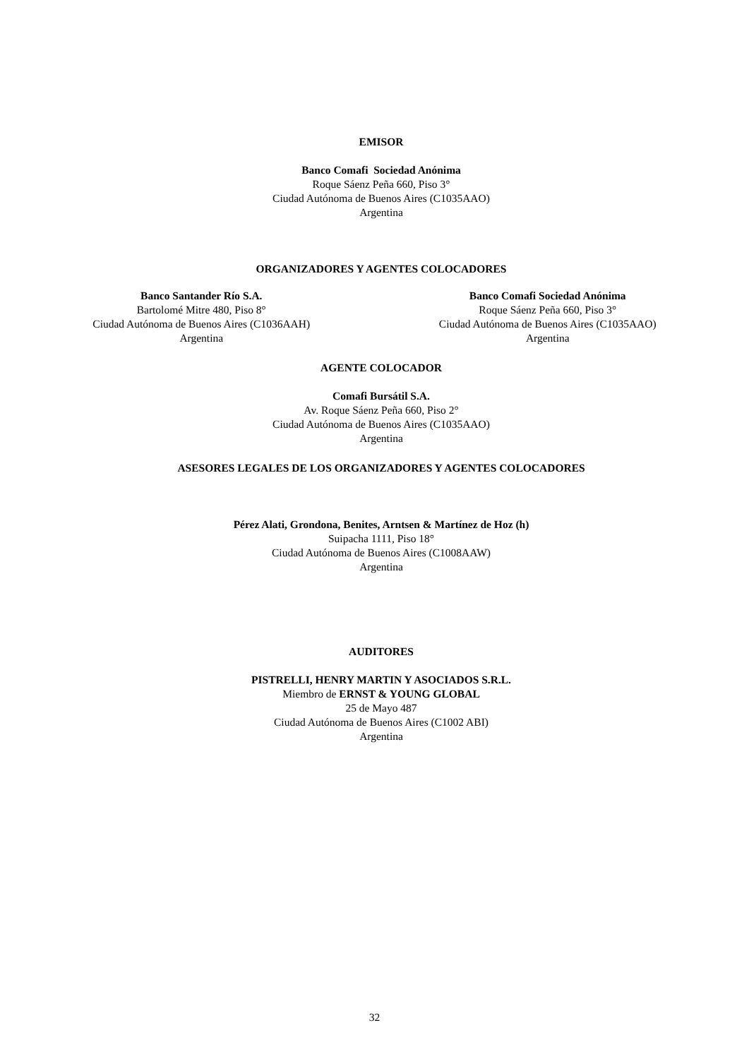EMISOR
Banco Comafi Sociedad Anónima
Roque Sáenz Peña 660, Piso 3°
Ciudad Autónoma de Buenos Aires (C1035AAO)
Argentina
ORGANIZADORES Y AGENTES COLOCADORES
Banco Santander Río S.A.
Bartolomé Mitre 480, Piso 8°
Ciudad Autónoma de Buenos Aires (C1036AAH)
Argentina
Banco Comafi Sociedad Anónima
Roque Sáenz Peña 660, Piso 3°
Ciudad Autónoma de Buenos Aires (C1035AAO)
Argentina
AGENTE COLOCADOR
Comafi Bursátil S.A.
Av. Roque Sáenz Peña 660, Piso 2°
Ciudad Autónoma de Buenos Aires (C1035AAO)
Argentina
ASESORES LEGALES DE LOS ORGANIZADORES Y AGENTES COLOCADORES
Pérez Alati, Grondona, Benites, Arntsen & Martínez de Hoz (h)
Suipacha 1111, Piso 18°
Ciudad Autónoma de Buenos Aires (C1008AAW)
Argentina
AUDITORES
PISTRELLI, HENRY MARTIN Y ASOCIADOS S.R.L.
Miembro de ERNST & YOUNG GLOBAL
25 de Mayo 487
Ciudad Autónoma de Buenos Aires (C1002 ABI)
Argentina
32